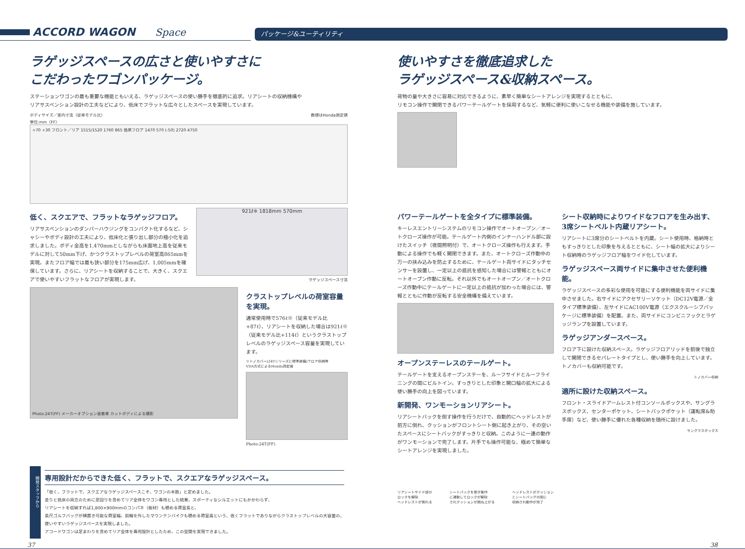ACCORD WAGON Space
パッケージ&ユーティリティ
ラゲッジスペースの広さと使いやすさに
こだわったワゴンパッケージ。
ステーションワゴンの最も重要な機能ともいえる、ラゲッジスペースの使い勝手を徹底的に追求。リアシートの収納機構や
リアサスペンション設計の工夫などにより、低床でフラットな広々としたスペースを実現しています。
ボディサイズ／室内寸法（従来モデル比）
単位:mm〈FF〉 数値はHonda測定値
+70 +30 フロント／リア 1515/1520 1760 865 低床フロア 1470 570 (-50) 2720 4750
低く、スクエアで、フラットなラゲッジフロア。
リアサスペンションのダンパーハウジングをコンパクト化するなど、シャシーやボディ設計の工夫により、低床化と張り出し部分の極小化を追求しました。ボディ全高を1,470mmとしながらも床面地上高を従来モデルに対して50mm下げ、かつクラストップレベルの荷室高865mmを実現。またフロア幅では最も狭い部分を175mm広げ、1,005mmを確保しています。さらに、リアシートを収納することで、大きく、スクエアで使いやすいフラットなフロアが実現します。
921ℓ※ 1818mm 570mm
ラゲッジスペース寸法
Photo:24T(FF) メーカーオプション装着車 カットボディによる撮影
クラストップレベルの荷室容量を実現。
通常使用時で576ℓ※（従来モデル比+87ℓ）、リアシートを収納した場合は921ℓ※（従来モデル比+114ℓ）というクラストップレベルのラゲッジスペース容量を実現しています。
※トノカバー(24Tシリーズに標準装備)フロア収納時
VDA方式によるHonda測定値
Photo:24T(FF)
開発スタッフから
専用設計だからできた低く、フラットで、スクエアなラゲッジスペース。
「低く、フラットで、スクエアなラゲッジスペースこそ、ワゴンの本筋」と定めました。
走りと低床の両立のために足回りを含めてリア全体をワゴン専用とした結果、スポーティなシルエットにもかかわらず、
リアシートを収納すれば1,800×900mmのコンパネ（板材）も積める荷室長と、
長尺ゴルフバッグが横置き可能な荷室幅、前輪を外したマウンテンバイクも積める荷室高という、低くフラットでありながらクラストップレベルの大容量の、
使いやすいラゲッジスペースを実現しました。
アコードワゴンは足まわりを含めてリア全体を専用設計としたため、この空間を実現できました。
使いやすさを徹底追求した
ラゲッジスペース&収納スペース。
荷物の量や大きさに容易に対応できるように、素早く簡単なシートアレンジを実現するとともに、
リモコン操作で開閉できるパワーテールゲートを採用するなど、気軽に便利に使いこなせる機能や装備を施しています。
パワーテールゲートを全タイプに標準装備。
キーレスエントリーシステムのリモコン操作でオートオープン／オートクローズ操作が可能。テールゲート内側のインナーハンドル部に設けたスイッチ（夜間照明付）で、オートクローズ操作も行えます。手動による操作でも軽く開閉できます。また、オートクローズ作動中の万一の挟み込みを防止するために、テールゲート両サイドにタッチセンサーを設置し、一定以上の抵抗を感知した場合には警報とともにオートオープン作動に反転。それ以外でもオートオープン／オートクローズ作動中にテールゲートに一定以上の抵抗が加わった場合には、警報とともに作動が反転する安全機構を備えています。
オープンステーレスのテールゲート。
テールゲートを支えるオープンステーを、ルーフサイドとルーフライニングの間にビルトイン。すっきりとした印象と開口幅の拡大による使い勝手の向上を図っています。
新開発、ワンモーションリアシート。
リアシートバックを倒す操作を行うだけで、自動的にヘッドレストが前方に倒れ、クッションがフロントシート側に起き上がり、その空いたスペースにシートバックがすっきりと収納。このように一連の動作がワンモーションで完了します。片手でも操作可能な、極めて簡単なシートアレンジを実現しました。
リアシートサイド部の
ロックを解除
ヘッドレストが倒れる シートバックを倒す動作
に連動してロックが解除
されクッションが跳ね上がる ヘッドレストがクッション
とシートバッグの間に
収納され動作が完了
シート収納時によりワイドなフロアを生み出す、3席シートベルト内蔵リアシート。
リアシートに3席分のシートベルトを内蔵。シート使用時、格納時ともすっきりとした印象を与えるとともに、シート幅の拡大によりシート収納時のラゲッジフロア幅をワイド化しています。
ラゲッジスペース両サイドに集中させた便利機能。
ラゲッジスペースの多彩な使用を可能にする便利機能を両サイドに集中させました。右サイドにアクセサリーソケット（DC12V電源／全タイプ標準装備）、左サイドにAC100V電源（エクスクルーシブパッケージに標準装備）を配置。また、両サイドにコンビニフックとラゲッジランプを設置しています。
ラゲッジアンダースペース。
フロア下に設けた収納スペース。ラゲッジフロアリッドを前後で独立して開閉できるセパレートタイプとし、使い勝手を向上しています。トノカバーも収納可能です。
トノカバー収納
適所に設けた収納スペース。
フロント・スライドアームレスト付コンソールボックスや、サングラスボックス、センターポケット、シートバックポケット（運転席&助手席）など、使い勝手に優れた各種収納を随所に設けました。
サングラスボックス
37 38